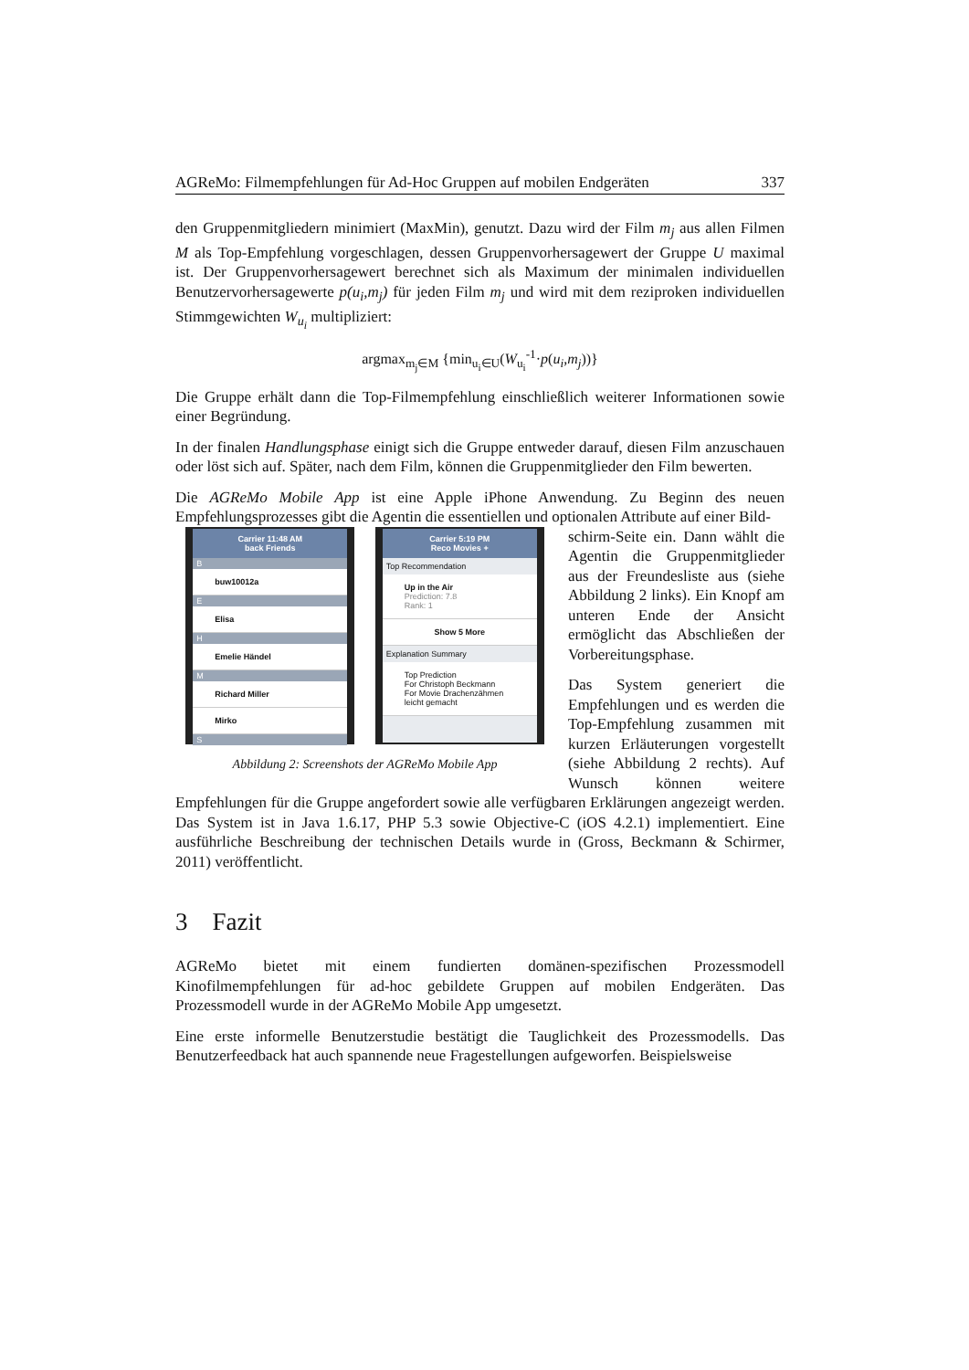AGReMo: Filmempfehlungen für Ad-Hoc Gruppen auf mobilen Endgeräten 337
den Gruppenmitgliedern minimiert (MaxMin), genutzt. Dazu wird der Film m<sub>j</sub> aus allen Filmen M als Top-Empfehlung vorgeschlagen, dessen Gruppenvorhersagewert der Gruppe U maximal ist. Der Gruppenvorhersagewert berechnet sich als Maximum der minimalen individuellen Benutzervorhersagewerte p(u<sub>i</sub>,m<sub>j</sub>) für jeden Film m<sub>j</sub> und wird mit dem reziproken individuellen Stimmgewichten W<sub>u<sub>i</sub></sub> multipliziert:
argmax<sub>m<sub>j</sub>∈M</sub> {min<sub>u<sub>i</sub>∈U</sub>(W<sub>u<sub>i</sub></sub><sup>-1</sup>·p(u<sub>i</sub>,m<sub>j</sub>))}
Die Gruppe erhält dann die Top-Filmempfehlung einschließlich weiterer Informationen sowie einer Begründung.
In der finalen Handlungsphase einigt sich die Gruppe entweder darauf, diesen Film anzuschauen oder löst sich auf. Später, nach dem Film, können die Gruppenmitglieder den Film bewerten.
Die AGReMo Mobile App ist eine Apple iPhone Anwendung. Zu Beginn des neuen Empfehlungsprozesses gibt die Agentin die essentiellen und optionalen Attribute auf einer Bild-
Carrier 11:48 AM
back Friends
B
buw10012a
E
Elisa
H
Emelie Händel
M
Richard Miller
Mirko
S
Carrier 5:19 PM
Reco Movies +
Top Recommendation
Up in the Air
Prediction: 7.8
Rank: 1
Show 5 More
Explanation Summary
Top Prediction
For Christoph Beckmann
For Movie Drachenzähmen leicht gemacht
Abbildung 2: Screenshots der AGReMo Mobile App
schirm-Seite ein. Dann wählt die Agentin die Gruppenmitglieder aus der Freundesliste aus (siehe Abbildung 2 links). Ein Knopf am unteren Ende der Ansicht ermöglicht das Abschließen der Vorbereitungsphase.
Das System generiert die Empfehlungen und es werden die Top-Empfehlung zusammen mit kurzen Erläuterungen vorgestellt (siehe Abbildung 2 rechts). Auf Wunsch können weitere Empfehlungen für die Gruppe angefordert sowie alle verfügbaren Erklärungen angezeigt werden. Das System ist in Java 1.6.17, PHP 5.3 sowie Objective-C (iOS 4.2.1) implementiert. Eine ausführliche Beschreibung der technischen Details wurde in (Gross, Beckmann & Schirmer, 2011) veröffentlicht.
3 Fazit
AGReMo bietet mit einem fundierten domänen-spezifischen Prozessmodell Kinofilmempfehlungen für ad-hoc gebildete Gruppen auf mobilen Endgeräten. Das Prozessmodell wurde in der AGReMo Mobile App umgesetzt.
Eine erste informelle Benutzerstudie bestätigt die Tauglichkeit des Prozessmodells. Das Benutzerfeedback hat auch spannende neue Fragestellungen aufgeworfen. Beispielsweise